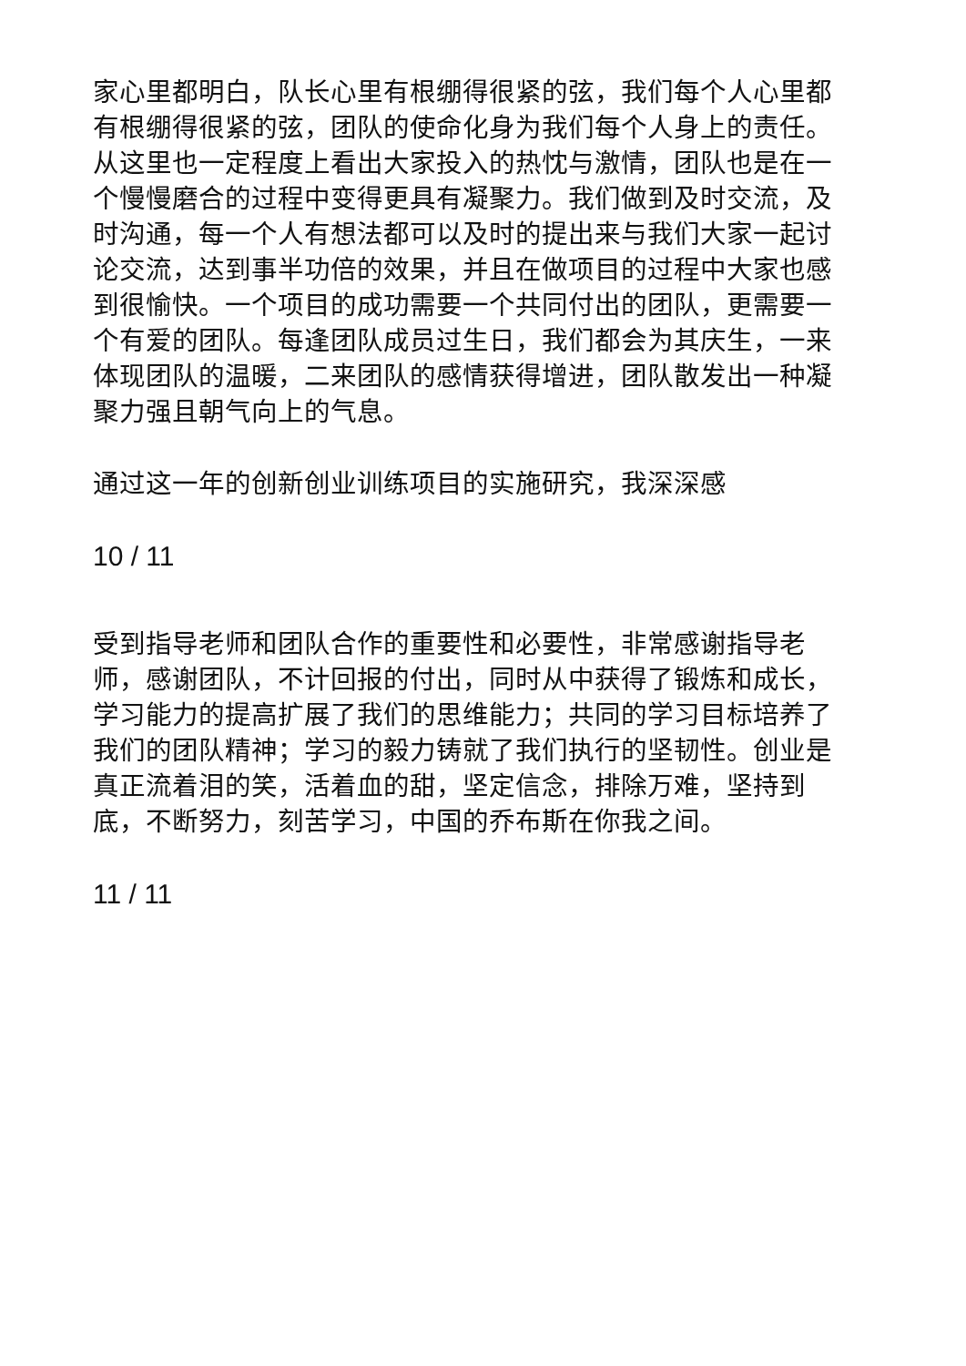家心里都明白，队长心里有根绷得很紧的弦，我们每个人心里都有根绷得很紧的弦，团队的使命化身为我们每个人身上的责任。从这里也一定程度上看出大家投入的热忱与激情，团队也是在一个慢慢磨合的过程中变得更具有凝聚力。我们做到及时交流，及时沟通，每一个人有想法都可以及时的提出来与我们大家一起讨论交流，达到事半功倍的效果，并且在做项目的过程中大家也感到很愉快。一个项目的成功需要一个共同付出的团队，更需要一个有爱的团队。每逢团队成员过生日，我们都会为其庆生，一来体现团队的温暖，二来团队的感情获得增进，团队散发出一种凝聚力强且朝气向上的气息。
通过这一年的创新创业训练项目的实施研究，我深深感
10 / 11
受到指导老师和团队合作的重要性和必要性，非常感谢指导老师，感谢团队，不计回报的付出，同时从中获得了锻炼和成长，学习能力的提高扩展了我们的思维能力；共同的学习目标培养了我们的团队精神；学习的毅力铸就了我们执行的坚韧性。创业是真正流着泪的笑，活着血的甜，坚定信念，排除万难，坚持到底，不断努力，刻苦学习，中国的乔布斯在你我之间。
11 / 11